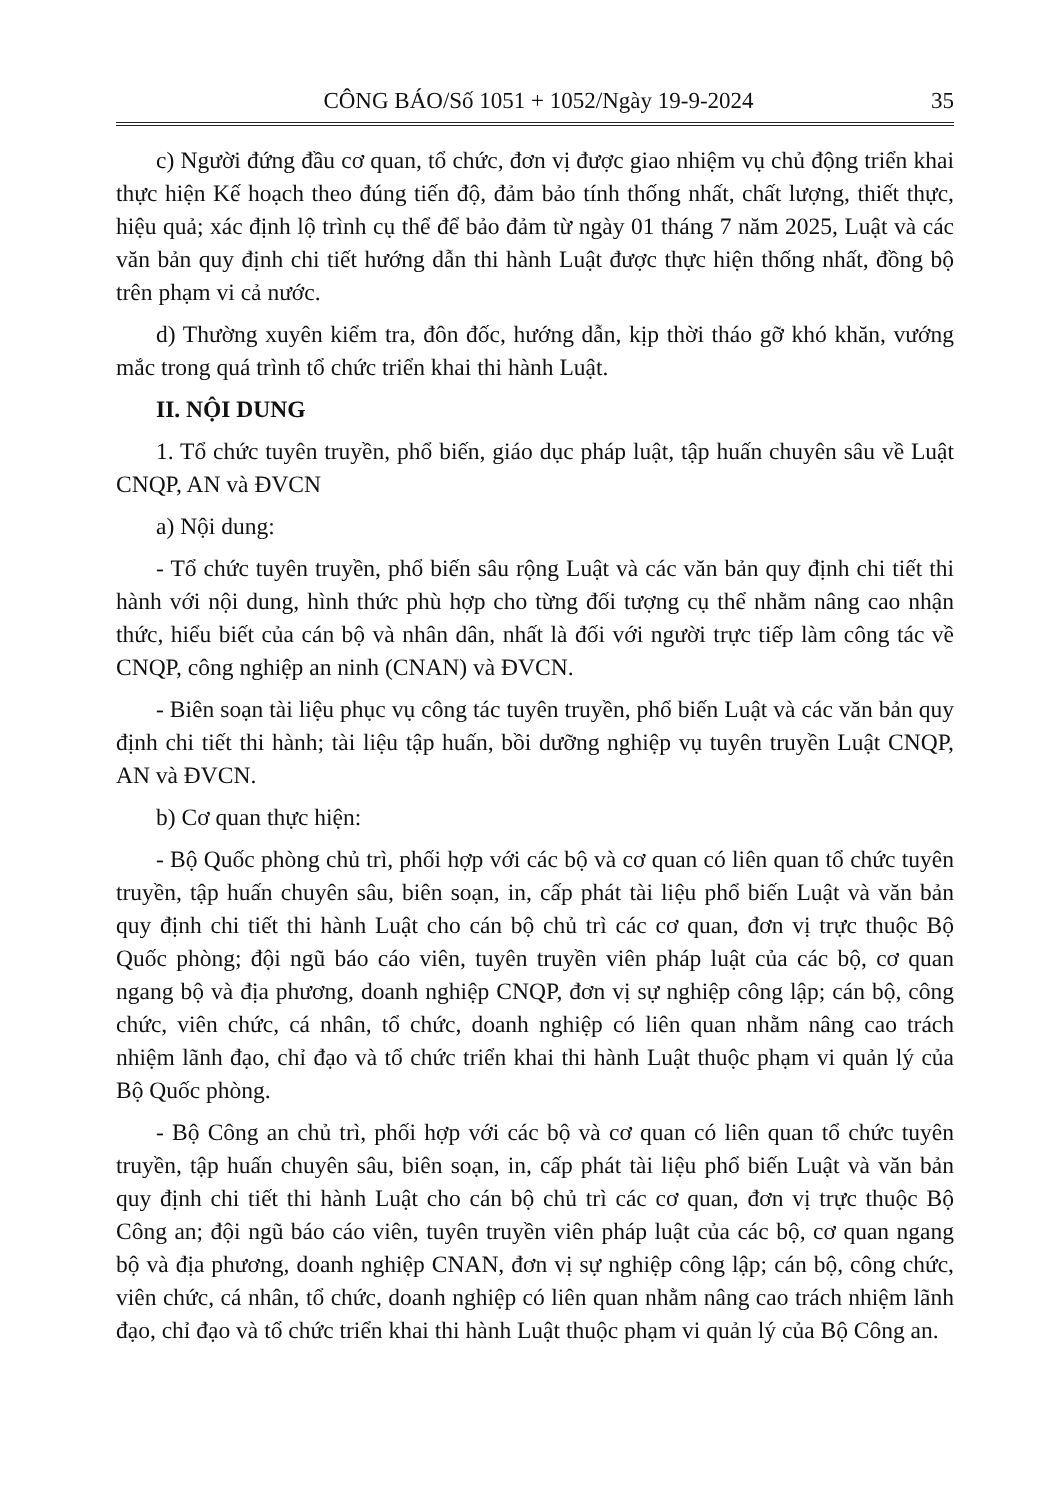CÔNG BÁO/Số 1051 + 1052/Ngày 19-9-2024 35
c) Người đứng đầu cơ quan, tổ chức, đơn vị được giao nhiệm vụ chủ động triển khai thực hiện Kế hoạch theo đúng tiến độ, đảm bảo tính thống nhất, chất lượng, thiết thực, hiệu quả; xác định lộ trình cụ thể để bảo đảm từ ngày 01 tháng 7 năm 2025, Luật và các văn bản quy định chi tiết hướng dẫn thi hành Luật được thực hiện thống nhất, đồng bộ trên phạm vi cả nước.
d) Thường xuyên kiểm tra, đôn đốc, hướng dẫn, kịp thời tháo gỡ khó khăn, vướng mắc trong quá trình tổ chức triển khai thi hành Luật.
II. NỘI DUNG
1. Tổ chức tuyên truyền, phổ biến, giáo dục pháp luật, tập huấn chuyên sâu về Luật CNQP, AN và ĐVCN
a) Nội dung:
- Tổ chức tuyên truyền, phổ biến sâu rộng Luật và các văn bản quy định chi tiết thi hành với nội dung, hình thức phù hợp cho từng đối tượng cụ thể nhằm nâng cao nhận thức, hiểu biết của cán bộ và nhân dân, nhất là đối với người trực tiếp làm công tác về CNQP, công nghiệp an ninh (CNAN) và ĐVCN.
- Biên soạn tài liệu phục vụ công tác tuyên truyền, phổ biến Luật và các văn bản quy định chi tiết thi hành; tài liệu tập huấn, bồi dưỡng nghiệp vụ tuyên truyền Luật CNQP, AN và ĐVCN.
b) Cơ quan thực hiện:
- Bộ Quốc phòng chủ trì, phối hợp với các bộ và cơ quan có liên quan tổ chức tuyên truyền, tập huấn chuyên sâu, biên soạn, in, cấp phát tài liệu phổ biến Luật và văn bản quy định chi tiết thi hành Luật cho cán bộ chủ trì các cơ quan, đơn vị trực thuộc Bộ Quốc phòng; đội ngũ báo cáo viên, tuyên truyền viên pháp luật của các bộ, cơ quan ngang bộ và địa phương, doanh nghiệp CNQP, đơn vị sự nghiệp công lập; cán bộ, công chức, viên chức, cá nhân, tổ chức, doanh nghiệp có liên quan nhằm nâng cao trách nhiệm lãnh đạo, chỉ đạo và tổ chức triển khai thi hành Luật thuộc phạm vi quản lý của Bộ Quốc phòng.
- Bộ Công an chủ trì, phối hợp với các bộ và cơ quan có liên quan tổ chức tuyên truyền, tập huấn chuyên sâu, biên soạn, in, cấp phát tài liệu phổ biến Luật và văn bản quy định chi tiết thi hành Luật cho cán bộ chủ trì các cơ quan, đơn vị trực thuộc Bộ Công an; đội ngũ báo cáo viên, tuyên truyền viên pháp luật của các bộ, cơ quan ngang bộ và địa phương, doanh nghiệp CNAN, đơn vị sự nghiệp công lập; cán bộ, công chức, viên chức, cá nhân, tổ chức, doanh nghiệp có liên quan nhằm nâng cao trách nhiệm lãnh đạo, chỉ đạo và tổ chức triển khai thi hành Luật thuộc phạm vi quản lý của Bộ Công an.